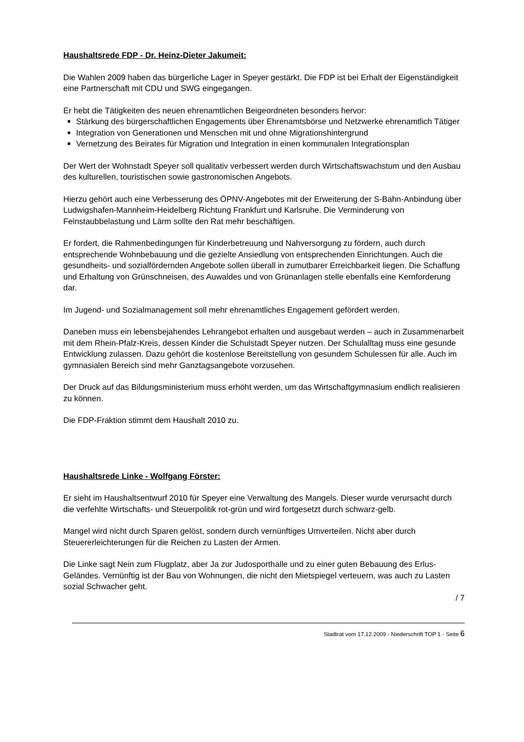Haushaltsrede FDP - Dr. Heinz-Dieter Jakumeit:
Die Wahlen 2009 haben das bürgerliche Lager in Speyer gestärkt. Die FDP ist bei Erhalt der Eigenständigkeit eine Partnerschaft mit CDU und SWG eingegangen.
Er hebt die Tätigkeiten des neuen ehrenamtlichen Beigeordneten besonders hervor:
Stärkung des bürgerschaftlichen Engagements über Ehrenamtsbörse und Netzwerke ehrenamtlich Tätiger
Integration von Generationen und Menschen mit und ohne Migrationshintergrund
Vernetzung des Beirates für Migration und Integration in einen kommunalen Integrationsplan
Der Wert der Wohnstadt Speyer soll qualitativ verbessert werden durch Wirtschaftswachstum und den Ausbau des kulturellen, touristischen sowie gastronomischen Angebots.
Hierzu gehört auch eine Verbesserung des ÖPNV-Angebotes mit der Erweiterung der S-Bahn-Anbindung über Ludwigshafen-Mannheim-Heidelberg Richtung Frankfurt und Karlsruhe. Die Verminderung von Feinstaubbelastung und Lärm sollte den Rat mehr beschäftigen.
Er fordert, die Rahmenbedingungen für Kinderbetreuung und Nahversorgung zu fördern, auch durch entsprechende Wohnbebauung und die gezielte Ansiedlung von entsprechenden Einrichtungen. Auch die gesundheits- und sozialfördernden Angebote sollen überall in zumutbarer Erreichbarkeit liegen. Die Schaffung und Erhaltung von Grünschneisen, des Auwaldes und von Grünanlagen stelle ebenfalls eine Kernforderung dar.
Im Jugend- und Sozialmanagement soll mehr ehrenamtliches Engagement gefördert werden.
Daneben muss ein lebensbejahendes Lehrangebot erhalten und ausgebaut werden – auch in Zusammenarbeit mit dem Rhein-Pfalz-Kreis, dessen Kinder die Schulstadt Speyer nutzen. Der Schulalltag muss eine gesunde Entwicklung zulassen. Dazu gehört die kostenlose Bereitstellung von gesundem Schulessen für alle. Auch im gymnasialen Bereich sind mehr Ganztagsangebote vorzusehen.
Der Druck auf das Bildungsministerium muss erhöht werden, um das Wirtschaftgymnasium endlich realisieren zu können.
Die FDP-Fraktion stimmt dem Haushalt 2010 zu.
Haushaltsrede Linke - Wolfgang Förster:
Er sieht im Haushaltsentwurf 2010 für Speyer eine Verwaltung des Mangels. Dieser wurde verursacht durch die verfehlte Wirtschafts- und Steuerpolitik rot-grün und wird fortgesetzt durch schwarz-gelb.
Mangel wird nicht durch Sparen gelöst, sondern durch vernünftiges Umverteilen. Nicht aber durch Steuererleichterungen für die Reichen zu Lasten der Armen.
Die Linke sagt Nein zum Flugplatz, aber Ja zur Judosporthalle und zu einer guten Bebauung des Erlus-Geländes. Vernünftig ist der Bau von Wohnungen, die nicht den Mietspiegel verteuern, was auch zu Lasten sozial Schwacher geht.
/ 7
Stadtrat vom 17.12.2009 - Niederschrift TOP 1 - Seite 6